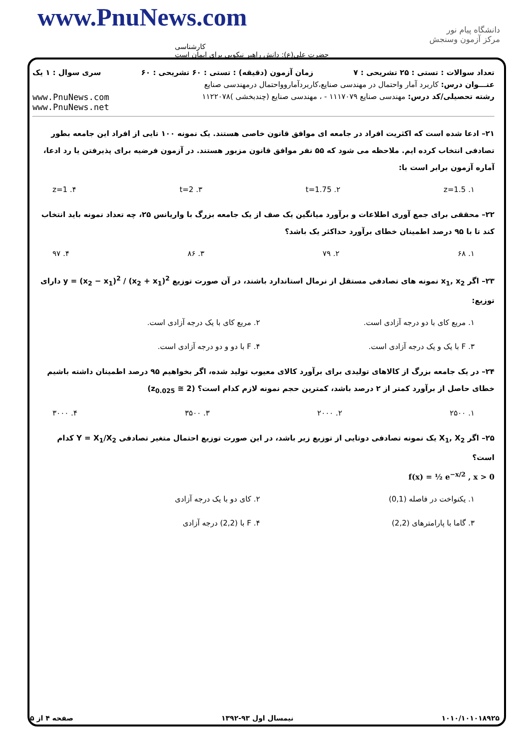www.PnuNews.com
کارشناسی
حضرت علی(ع): دانش راهبر نیکویی برای ایمان است
دانشگاه پیام نور
مرکز آزمون وسنجش
تعداد سوالات : تستی : ۲۵ تشریحی : ۷ زمان آزمون (دقیقه) : تستی : ۶۰ تشریحی : ۶۰ سری سوال : ۱ یک
عنـــوان درس: کاربرد آمار واحتمال در مهندسی صنایع،کاربردآماروواحتمال درمهندسی صنایع
رشته تحصیلی/کد درس: مهندسی صنایع ۱۱۱۷۰۷۹ - ، مهندسی صنایع (چندبخشی )۱۱۲۲۰۷۸ www.PnuNews.com
www.PnuNews.net
۲۱– ادعا شده است که اکثریت افراد در جامعه ای موافق قانون خاصی هستند. یک نمونه ۱۰۰ تایی از افراد این جامعه بطور تصادفی انتخاب کرده ایم. ملاحظه می شود که ۵۵ نفر موافق قانون مزبور هستند. در آزمون فرضیه برای پذیرفتن یا رد ادعا، آماره آزمون برابر است با:
۱. z=1.5 ۲. t=1.75 ۳. t=2 ۴. z=1
۲۲– محققی برای جمع آوری اطلاعات و برآورد میانگین یک صف از یک جامعه بزرگ با واریانس ۲۵، چه تعداد نمونه باید انتخاب کند تا با ۹۵ درصد اطمینان خطای برآورد حداکثر یک باشد؟
۱. ۶۸ ۲. ۷۹ ۳. ۸۶ ۴. ۹۷
۲۳– اگر x<sub>1</sub>, x<sub>2</sub> نمونه های تصادفی مستقل از نرمال استاندارد باشند، در آن صورت توزیع y = (x<sub>2</sub> − x<sub>1</sub>)<sup>2</sup> / (x<sub>2</sub> + x<sub>1</sub>)<sup>2</sup> دارای توزیع:
۱. مربع کای با دو درجه آزادی است. ۲. مربع کای با یک درجه آزادی است. ۳. F با یک و یک درجه آزادی است. ۴. F با دو و دو درجه آزادی است.
۲۴– در یک جامعه بزرگ از کالاهای تولیدی برای برآورد کالای معیوب تولید شده، اگر بخواهیم ۹۵ درصد اطمینان داشته باشیم خطای حاصل از برآورد کمتر از ۲ درصد باشد، کمترین حجم نمونه لازم کدام است؟ (z<sub>0.025</sub> ≅ 2)
۱. ۲۵۰۰ ۲. ۲۰۰۰ ۳. ۳۵۰۰ ۴. ۳۰۰۰
۲۵– اگر X<sub>1</sub>, X<sub>2</sub> یک نمونه تصادفی دوتایی از توزیع زیر باشد، در این صورت توزیع احتمال متغیر تصادفی Y = X<sub>1</sub>/X<sub>2</sub> کدام است؟
f(x) = ½ e<sup>−x/2</sup> , x > 0
۱. یکنواخت در فاصله (0,1) ۲. کای دو با یک درجه آزادی ۳. گاما با پارامترهای (2,2) ۴. F با (2,2) درجه آزادی
۱۰۱۰/۱۰۱۰۱۸۹۲۵ نیمسال اول ۹۳-۱۳۹۲ صفحه ۴ از ۵